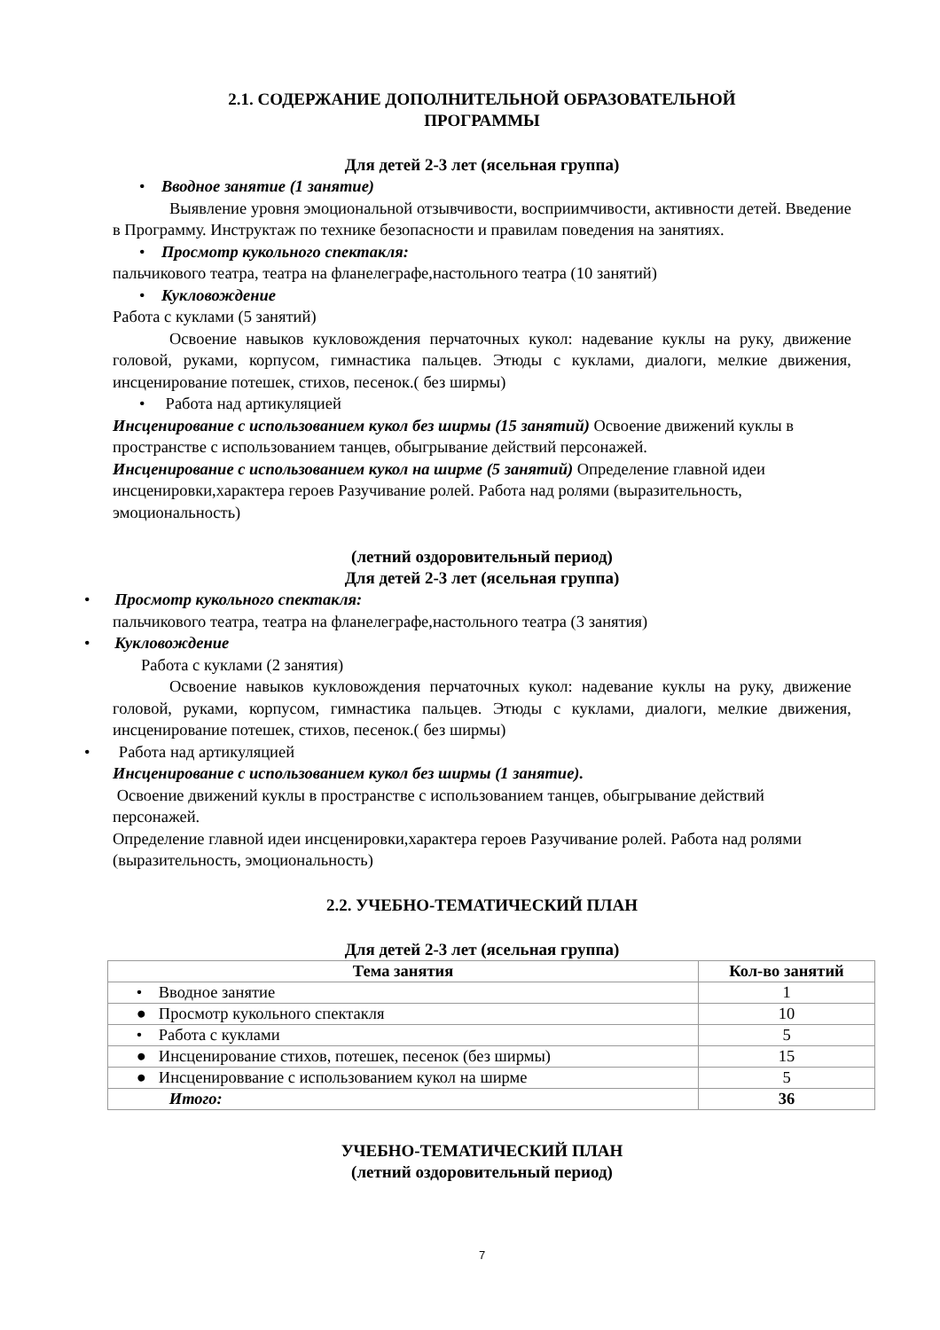2.1. СОДЕРЖАНИЕ ДОПОЛНИТЕЛЬНОЙ ОБРАЗОВАТЕЛЬНОЙ
ПРОГРАММЫ
Для детей 2-3 лет (ясельная группа)
• Вводное занятие (1 занятие)
Выявление уровня эмоциональной отзывчивости, восприимчивости, активности детей. Введение в Программу. Инструктаж по технике безопасности и правилам поведения на занятиях.
• Просмотр кукольного спектакля:
пальчикового театра, театра на фланелеграфе,настольного театра (10 занятий)
• Кукловождение
Работа с куклами (5 занятий)
Освоение навыков кукловождения перчаточных кукол: надевание куклы на руку, движение головой, руками, корпусом, гимнастика пальцев. Этюды с куклами, диалоги, мелкие движения, инсценирование потешек, стихов, песенок.( без ширмы)
• Работа над артикуляцией
Инсценирование с использованием кукол без ширмы (15 занятий) Освоение движений куклы в пространстве с использованием танцев, обыгрывание действий персонажей.
Инсценирование с использованием кукол на ширме (5 занятий) Определение главной идеи инсценировки,характера героев Разучивание ролей. Работа над ролями (выразительность, эмоциональность)
(летний оздоровительный период)
Для детей 2-3 лет (ясельная группа)
• Просмотр кукольного спектакля:
пальчикового театра, театра на фланелеграфе,настольного театра (3 занятия)
• Кукловождение
Работа с куклами (2 занятия)
Освоение навыков кукловождения перчаточных кукол: надевание куклы на руку, движение головой, руками, корпусом, гимнастика пальцев. Этюды с куклами, диалоги, мелкие движения, инсценирование потешек, стихов, песенок.( без ширмы)
• Работа над артикуляцией
Инсценирование с использованием кукол без ширмы (1 занятие).
Освоение движений куклы в пространстве с использованием танцев, обыгрывание действий персонажей.
Определение главной идеи инсценировки,характера героев Разучивание ролей. Работа над ролями (выразительность, эмоциональность)
2.2. УЧЕБНО-ТЕМАТИЧЕСКИЙ ПЛАН
Для детей 2-3 лет (ясельная группа)
| Тема занятия | Кол-во занятий |
| --- | --- |
| • Вводное занятие | 1 |
| ● Просмотр кукольного спектакля | 10 |
| • Работа с куклами | 5 |
| ● Инсценирование стихов, потешек, песенок (без ширмы) | 15 |
| ● Инсценироввание с использованием кукол на ширме | 5 |
| Итого: | 36 |
УЧЕБНО-ТЕМАТИЧЕСКИЙ ПЛАН
(летний оздоровительный период)
7